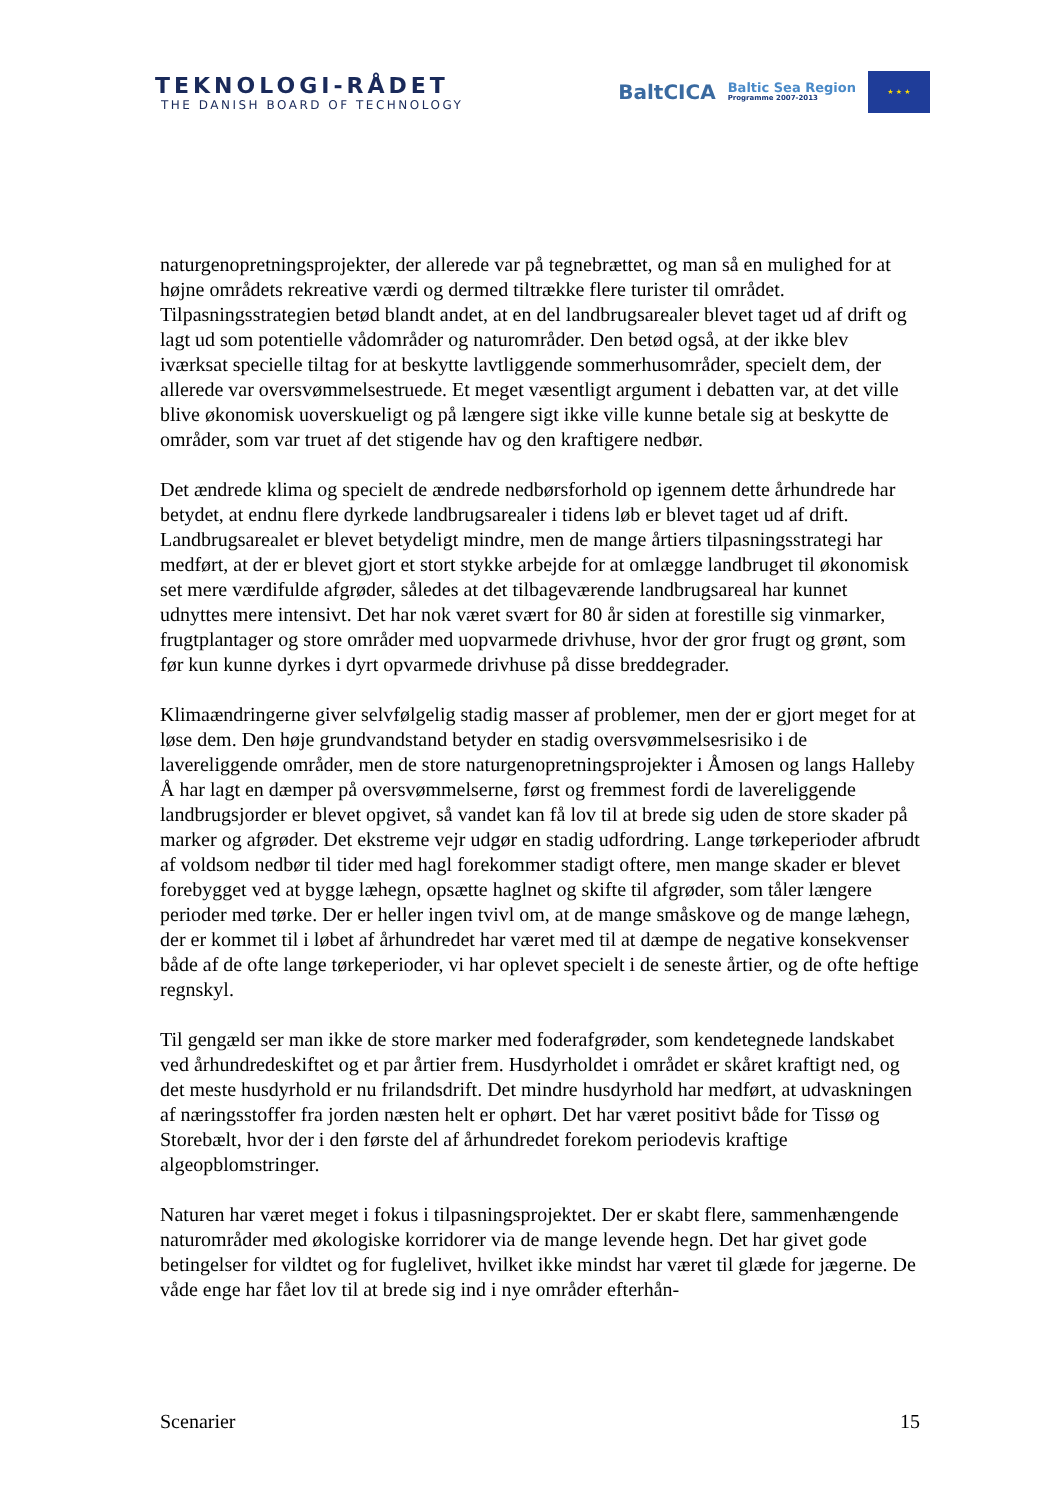TEKNOLOGI-RÅDET
THE DANISH BOARD OF TECHNOLOGY
BaltCICA
Baltic Sea Region
Programme 2007-2013
★ ★ ★
naturgenopretningsprojekter, der allerede var på tegnebrættet, og man så en mulighed for at højne områdets rekreative værdi og dermed tiltrække flere turister til området. Tilpasningsstrategien betød blandt andet, at en del landbrugsarealer blevet taget ud af drift og lagt ud som potentielle vådområder og naturområder. Den betød også, at der ikke blev iværksat specielle tiltag for at beskytte lavtliggende sommerhusområder, specielt dem, der allerede var oversvømmelsestruede. Et meget væsentligt argument i debatten var, at det ville blive økonomisk uoverskueligt og på længere sigt ikke ville kunne betale sig at beskytte de områder, som var truet af det stigende hav og den kraftigere nedbør.
Det ændrede klima og specielt de ændrede nedbørsforhold op igennem dette århundrede har betydet, at endnu flere dyrkede landbrugsarealer i tidens løb er blevet taget ud af drift. Landbrugsarealet er blevet betydeligt mindre, men de mange årtiers tilpasningsstrategi har medført, at der er blevet gjort et stort stykke arbejde for at omlægge landbruget til økonomisk set mere værdifulde afgrøder, således at det tilbageværende landbrugsareal har kunnet udnyttes mere intensivt. Det har nok været svært for 80 år siden at forestille sig vinmarker, frugtplantager og store områder med uopvarmede drivhuse, hvor der gror frugt og grønt, som før kun kunne dyrkes i dyrt opvarmede drivhuse på disse breddegrader.
Klimaændringerne giver selvfølgelig stadig masser af problemer, men der er gjort meget for at løse dem. Den høje grundvandstand betyder en stadig oversvømmelsesrisiko i de lavereliggende områder, men de store naturgenopretningsprojekter i Åmosen og langs Halleby Å har lagt en dæmper på oversvømmelserne, først og fremmest fordi de lavereliggende landbrugsjorder er blevet opgivet, så vandet kan få lov til at brede sig uden de store skader på marker og afgrøder. Det ekstreme vejr udgør en stadig udfordring. Lange tørkeperioder afbrudt af voldsom nedbør til tider med hagl forekommer stadigt oftere, men mange skader er blevet forebygget ved at bygge læhegn, opsætte haglnet og skifte til afgrøder, som tåler længere perioder med tørke. Der er heller ingen tvivl om, at de mange småskove og de mange læhegn, der er kommet til i løbet af århundredet har været med til at dæmpe de negative konsekvenser både af de ofte lange tørkeperioder, vi har oplevet specielt i de seneste årtier, og de ofte heftige regnskyl.
Til gengæld ser man ikke de store marker med foderafgrøder, som kendetegnede landskabet ved århundredeskiftet og et par årtier frem. Husdyrholdet i området er skåret kraftigt ned, og det meste husdyrhold er nu frilandsdrift. Det mindre husdyrhold har medført, at udvaskningen af næringsstoffer fra jorden næsten helt er ophørt. Det har været positivt både for Tissø og Storebælt, hvor der i den første del af århundredet forekom periodevis kraftige algeopblomstringer.
Naturen har været meget i fokus i tilpasningsprojektet. Der er skabt flere, sammenhængende naturområder med økologiske korridorer via de mange levende hegn. Det har givet gode betingelser for vildtet og for fuglelivet, hvilket ikke mindst har været til glæde for jægerne. De våde enge har fået lov til at brede sig ind i nye områder efterhån-
Scenarier 15